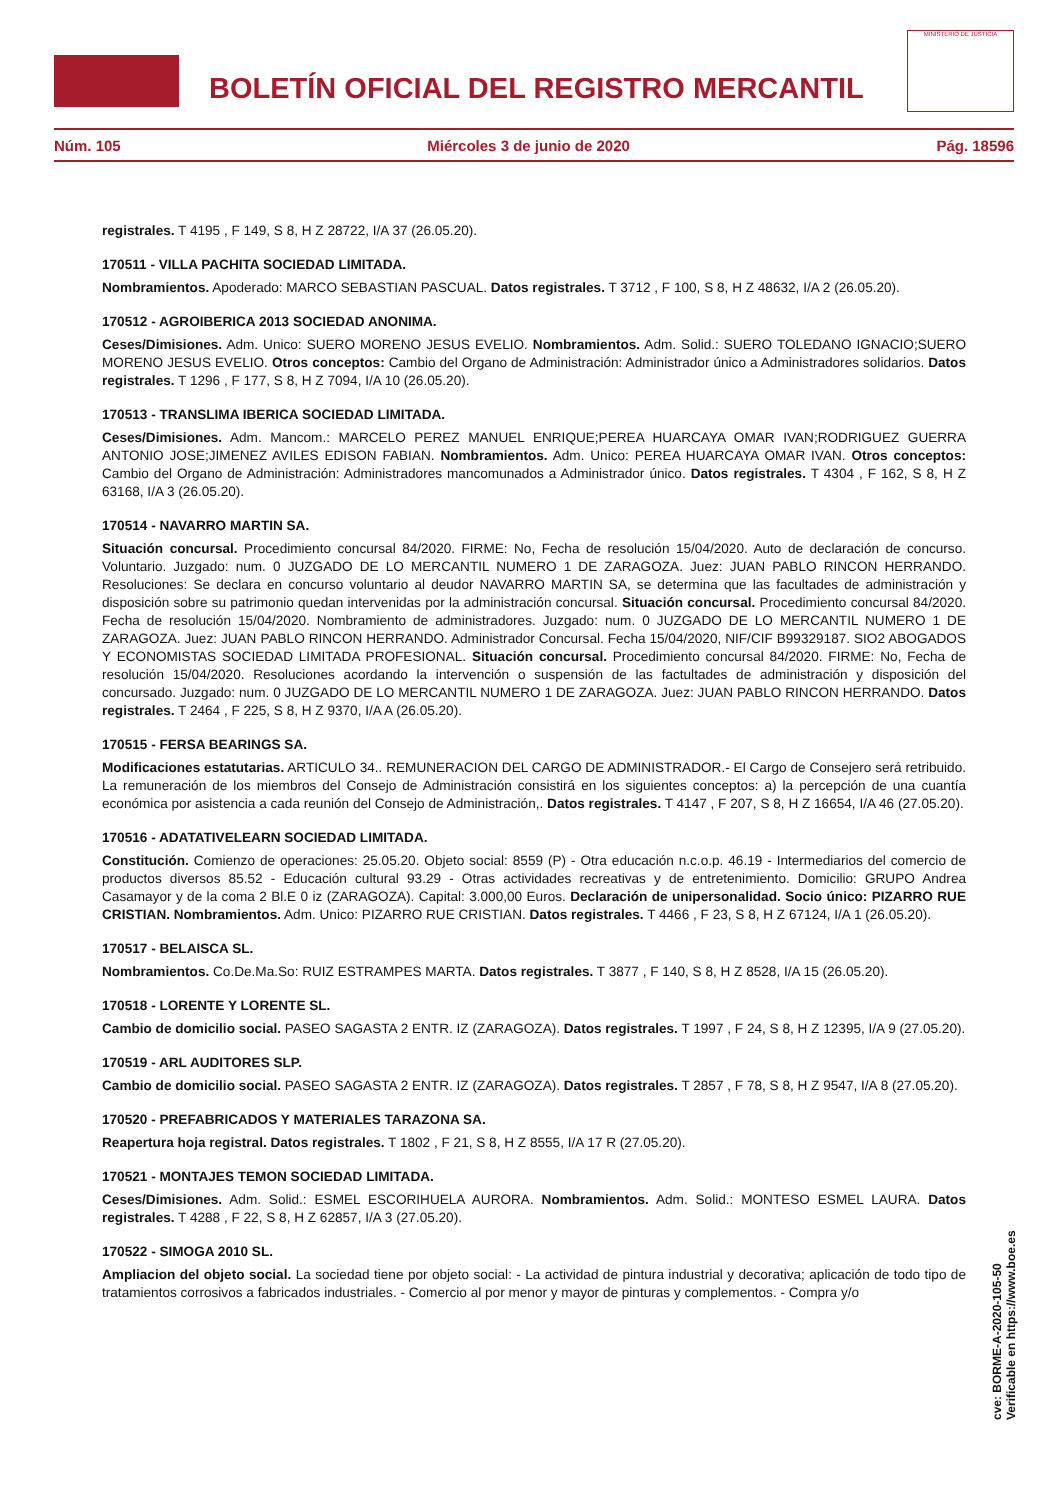BOLETÍN OFICIAL DEL REGISTRO MERCANTIL
MINISTERIO DE JUSTICIA
Núm. 105 Miércoles 3 de junio de 2020 Pág. 18596
registrales. T 4195 , F 149, S 8, H Z 28722, I/A 37 (26.05.20).
170511 - VILLA PACHITA SOCIEDAD LIMITADA.
Nombramientos. Apoderado: MARCO SEBASTIAN PASCUAL. Datos registrales. T 3712 , F 100, S 8, H Z 48632, I/A 2 (26.05.20).
170512 - AGROIBERICA 2013 SOCIEDAD ANONIMA.
Ceses/Dimisiones. Adm. Unico: SUERO MORENO JESUS EVELIO. Nombramientos. Adm. Solid.: SUERO TOLEDANO IGNACIO;SUERO MORENO JESUS EVELIO. Otros conceptos: Cambio del Organo de Administración: Administrador único a Administradores solidarios. Datos registrales. T 1296 , F 177, S 8, H Z 7094, I/A 10 (26.05.20).
170513 - TRANSLIMA IBERICA SOCIEDAD LIMITADA.
Ceses/Dimisiones. Adm. Mancom.: MARCELO PEREZ MANUEL ENRIQUE;PEREA HUARCAYA OMAR IVAN;RODRIGUEZ GUERRA ANTONIO JOSE;JIMENEZ AVILES EDISON FABIAN. Nombramientos. Adm. Unico: PEREA HUARCAYA OMAR IVAN. Otros conceptos: Cambio del Organo de Administración: Administradores mancomunados a Administrador único. Datos registrales. T 4304 , F 162, S 8, H Z 63168, I/A 3 (26.05.20).
170514 - NAVARRO MARTIN SA.
Situación concursal. Procedimiento concursal 84/2020. FIRME: No, Fecha de resolución 15/04/2020. Auto de declaración de concurso. Voluntario. Juzgado: num. 0 JUZGADO DE LO MERCANTIL NUMERO 1 DE ZARAGOZA. Juez: JUAN PABLO RINCON HERRANDO. Resoluciones: Se declara en concurso voluntario al deudor NAVARRO MARTIN SA, se determina que las facultades de administración y disposición sobre su patrimonio quedan intervenidas por la administración concursal. Situación concursal. Procedimiento concursal 84/2020. Fecha de resolución 15/04/2020. Nombramiento de administradores. Juzgado: num. 0 JUZGADO DE LO MERCANTIL NUMERO 1 DE ZARAGOZA. Juez: JUAN PABLO RINCON HERRANDO. Administrador Concursal. Fecha 15/04/2020, NIF/CIF B99329187. SIO2 ABOGADOS Y ECONOMISTAS SOCIEDAD LIMITADA PROFESIONAL. Situación concursal. Procedimiento concursal 84/2020. FIRME: No, Fecha de resolución 15/04/2020. Resoluciones acordando la intervención o suspensión de las factultades de administración y disposición del concursado. Juzgado: num. 0 JUZGADO DE LO MERCANTIL NUMERO 1 DE ZARAGOZA. Juez: JUAN PABLO RINCON HERRANDO. Datos registrales. T 2464 , F 225, S 8, H Z 9370, I/A A (26.05.20).
170515 - FERSA BEARINGS SA.
Modificaciones estatutarias. ARTICULO 34.. REMUNERACION DEL CARGO DE ADMINISTRADOR.- El Cargo de Consejero será retribuido. La remuneración de los miembros del Consejo de Administración consistirá en los siguientes conceptos: a) la percepción de una cuantía económica por asistencia a cada reunión del Consejo de Administración,. Datos registrales. T 4147 , F 207, S 8, H Z 16654, I/A 46 (27.05.20).
170516 - ADATATIVELEARN SOCIEDAD LIMITADA.
Constitución. Comienzo de operaciones: 25.05.20. Objeto social: 8559 (P) - Otra educación n.c.o.p. 46.19 - Intermediarios del comercio de productos diversos 85.52 - Educación cultural 93.29 - Otras actividades recreativas y de entretenimiento. Domicilio: GRUPO Andrea Casamayor y de la coma 2 Bl.E 0 iz (ZARAGOZA). Capital: 3.000,00 Euros. Declaración de unipersonalidad. Socio único: PIZARRO RUE CRISTIAN. Nombramientos. Adm. Unico: PIZARRO RUE CRISTIAN. Datos registrales. T 4466 , F 23, S 8, H Z 67124, I/A 1 (26.05.20).
170517 - BELAISCA SL.
Nombramientos. Co.De.Ma.So: RUIZ ESTRAMPES MARTA. Datos registrales. T 3877 , F 140, S 8, H Z 8528, I/A 15 (26.05.20).
170518 - LORENTE Y LORENTE SL.
Cambio de domicilio social. PASEO SAGASTA 2 ENTR. IZ (ZARAGOZA). Datos registrales. T 1997 , F 24, S 8, H Z 12395, I/A 9 (27.05.20).
170519 - ARL AUDITORES SLP.
Cambio de domicilio social. PASEO SAGASTA 2 ENTR. IZ (ZARAGOZA). Datos registrales. T 2857 , F 78, S 8, H Z 9547, I/A 8 (27.05.20).
170520 - PREFABRICADOS Y MATERIALES TARAZONA SA.
Reapertura hoja registral. Datos registrales. T 1802 , F 21, S 8, H Z 8555, I/A 17 R (27.05.20).
170521 - MONTAJES TEMON SOCIEDAD LIMITADA.
Ceses/Dimisiones. Adm. Solid.: ESMEL ESCORIHUELA AURORA. Nombramientos. Adm. Solid.: MONTESO ESMEL LAURA. Datos registrales. T 4288 , F 22, S 8, H Z 62857, I/A 3 (27.05.20).
170522 - SIMOGA 2010 SL.
Ampliacion del objeto social. La sociedad tiene por objeto social: - La actividad de pintura industrial y decorativa; aplicación de todo tipo de tratamientos corrosivos a fabricados industriales. - Comercio al por menor y mayor de pinturas y complementos. - Compra y/o
cve: BORME-A-2020-105-50
Verificable en https://www.boe.es